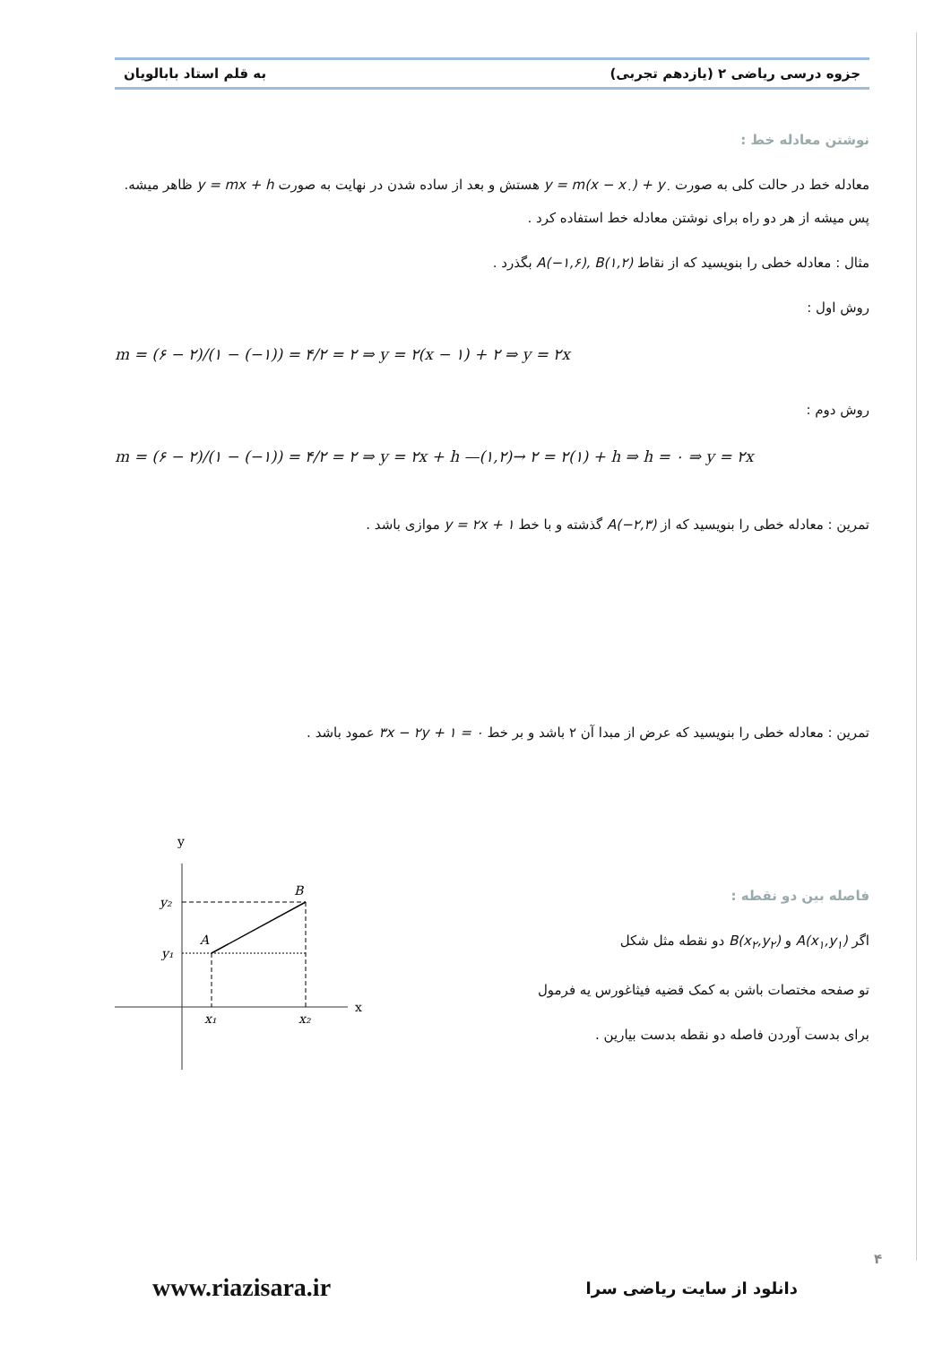جزوه درسی ریاضی ۲ (یازدهم تجربی) به قلم استاد بابالویان
نوشتن معادله خط :
معادله خط در حالت کلی به صورت y = m(x − x<sub>۰</sub>) + y<sub>۰</sub> هستش و بعد از ساده شدن در نهایت به صورت y = mx + h ظاهر میشه. پس میشه از هر دو راه برای نوشتن معادله خط استفاده کرد .
مثال : معادله خطی را بنویسید که از نقاط A(−۱,۶), B(۱,۲) بگذرد .
روش اول :
m = (۶ − ۲)/(۱ − (−۱)) = ۴/۲ = ۲ ⇒ y = ۲(x − ۱) + ۲ ⇒ y = ۲x
روش دوم :
m = (۶ − ۲)/(۱ − (−۱)) = ۴/۲ = ۲ ⇒ y = ۲x + h —(۱,۲)→ ۲ = ۲(۱) + h ⇒ h = ۰ ⇒ y = ۲x
تمرین : معادله خطی را بنویسید که از A(−۲,۳) گذشته و با خط y = ۲x + ۱ موازی باشد .
تمرین : معادله خطی را بنویسید که عرض از مبدا آن ۲ باشد و بر خط ۳x − ۲y + ۱ = ۰ عمود باشد .
فاصله بین دو نقطه :
اگر A(x<sub>۱</sub>,y<sub>۱</sub>) و B(x<sub>۲</sub>,y<sub>۲</sub>) دو نقطه مثل شکل
تو صفحه مختصات باشن به کمک قضیه فیثاغورس یه فرمول
برای بدست آوردن فاصله دو نقطه بدست بیارین .
x
y
B
A
y₂
y₁
x₁
x₂
۴
www.riazisara.ir دانلود از سایت ریاضی سرا